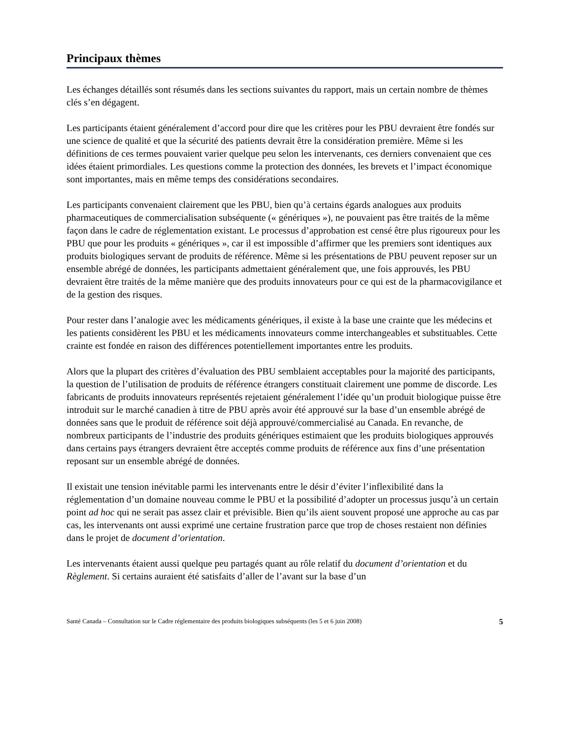Principaux thèmes
Les échanges détaillés sont résumés dans les sections suivantes du rapport, mais un certain nombre de thèmes clés s’en dégagent.
Les participants étaient généralement d’accord pour dire que les critères pour les PBU devraient être fondés sur une science de qualité et que la sécurité des patients devrait être la considération première. Même si les définitions de ces termes pouvaient varier quelque peu selon les intervenants, ces derniers convenaient que ces idées étaient primordiales. Les questions comme la protection des données, les brevets et l’impact économique sont importantes, mais en même temps des considérations secondaires.
Les participants convenaient clairement que les PBU, bien qu’à certains égards analogues aux produits pharmaceutiques de commercialisation subséquente (« génériques »), ne pouvaient pas être traités de la même façon dans le cadre de réglementation existant. Le processus d’approbation est censé être plus rigoureux pour les PBU que pour les produits « génériques », car il est impossible d’affirmer que les premiers sont identiques aux produits biologiques servant de produits de référence. Même si les présentations de PBU peuvent reposer sur un ensemble abrégé de données, les participants admettaient généralement que, une fois approuvés, les PBU devraient être traités de la même manière que des produits innovateurs pour ce qui est de la pharmacovigilance et de la gestion des risques.
Pour rester dans l’analogie avec les médicaments génériques, il existe à la base une crainte que les médecins et les patients considèrent les PBU et les médicaments innovateurs comme interchangeables et substituables. Cette crainte est fondée en raison des différences potentiellement importantes entre les produits.
Alors que la plupart des critères d’évaluation des PBU semblaient acceptables pour la majorité des participants, la question de l’utilisation de produits de référence étrangers constituait clairement une pomme de discorde. Les fabricants de produits innovateurs représentés rejetaient généralement l’idée qu’un produit biologique puisse être introduit sur le marché canadien à titre de PBU après avoir été approuvé sur la base d’un ensemble abrégé de données sans que le produit de référence soit déjà approuvé/commercialisé au Canada. En revanche, de nombreux participants de l’industrie des produits génériques estimaient que les produits biologiques approuvés dans certains pays étrangers devraient être acceptés comme produits de référence aux fins d’une présentation reposant sur un ensemble abrégé de données.
Il existait une tension inévitable parmi les intervenants entre le désir d’éviter l’inflexibilité dans la réglementation d’un domaine nouveau comme le PBU et la possibilité d’adopter un processus jusqu’à un certain point ad hoc qui ne serait pas assez clair et prévisible. Bien qu’ils aient souvent proposé une approche au cas par cas, les intervenants ont aussi exprimé une certaine frustration parce que trop de choses restaient non définies dans le projet de document d’orientation.
Les intervenants étaient aussi quelque peu partagés quant au rôle relatif du document d’orientation et du Règlement. Si certains auraient été satisfaits d’aller de l’avant sur la base d’un
Santé Canada – Consultation sur le Cadre réglementaire des produits biologiques subséquents (les 5 et 6 juin 2008) 5